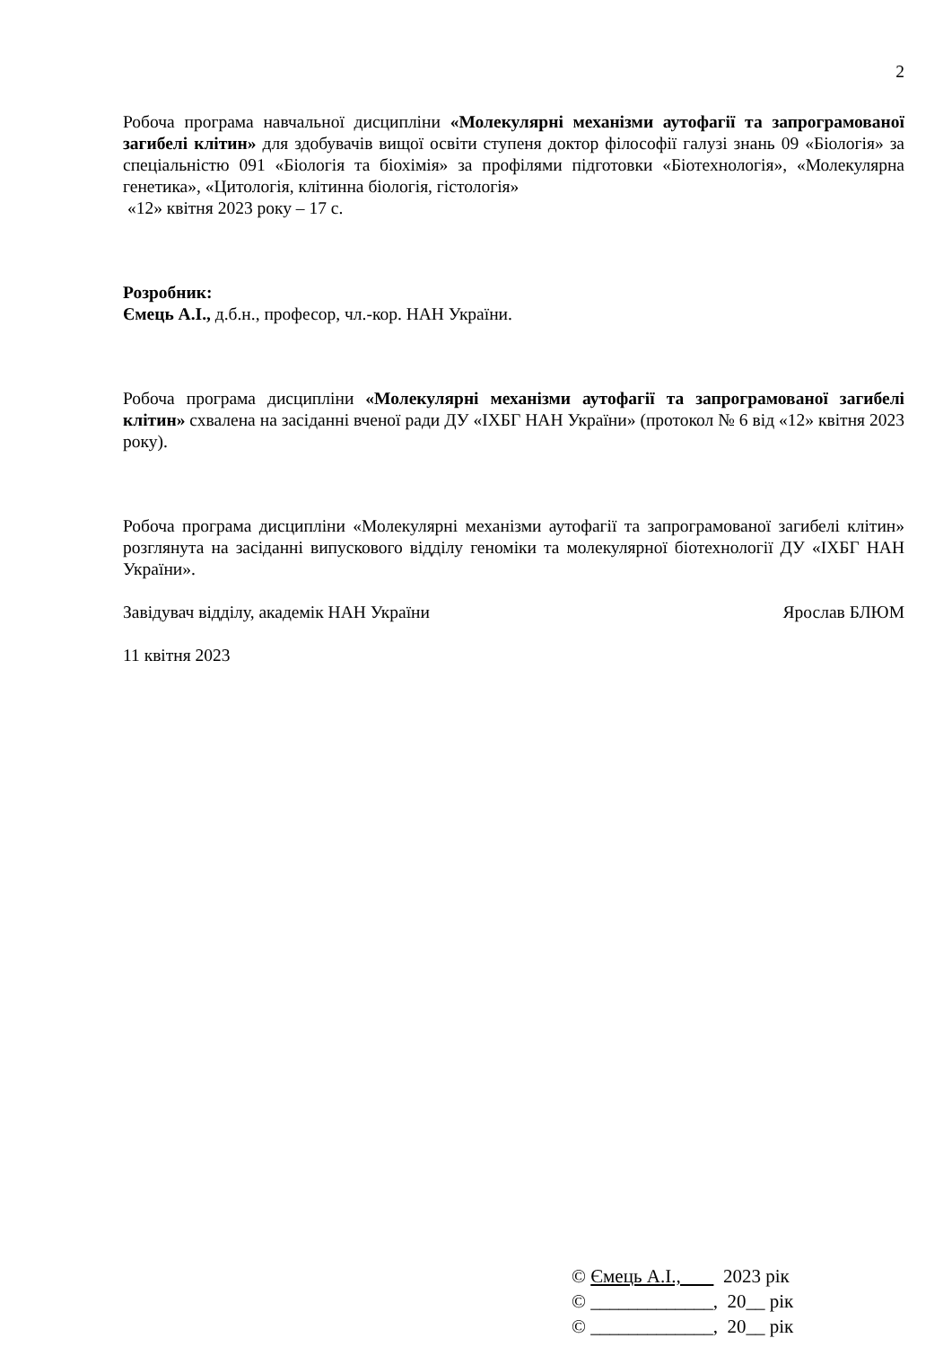2
Робоча програма навчальної дисципліни «Молекулярні механізми аутофагії та запрограмованої загибелі клітин» для здобувачів вищої освіти ступеня доктор філософії галузі знань 09 «Біологія» за спеціальністю 091 «Біологія та біохімія» за профілями підготовки «Біотехнологія», «Молекулярна генетика», «Цитологія, клітинна біологія, гістологія»
«12» квітня 2023 року – 17 с.
Розробник:
Ємець А.І., д.б.н., професор, чл.-кор. НАН України.
Робоча програма дисципліни «Молекулярні механізми аутофагії та запрограмованої загибелі клітин» схвалена на засіданні вченої ради ДУ «ІХБГ НАН України» (протокол № 6 від «12» квітня 2023 року).
Робоча програма дисципліни «Молекулярні механізми аутофагії та запрограмованої загибелі клітин» розглянута на засіданні випускового відділу геноміки та молекулярної біотехнології ДУ «ІХБГ НАН України».
Завідувач відділу, академік НАН України Ярослав БЛЮМ
11 квітня 2023
© Ємець А.І., 2023 рік
© _____________, 20__ рік
© _____________, 20__ рік